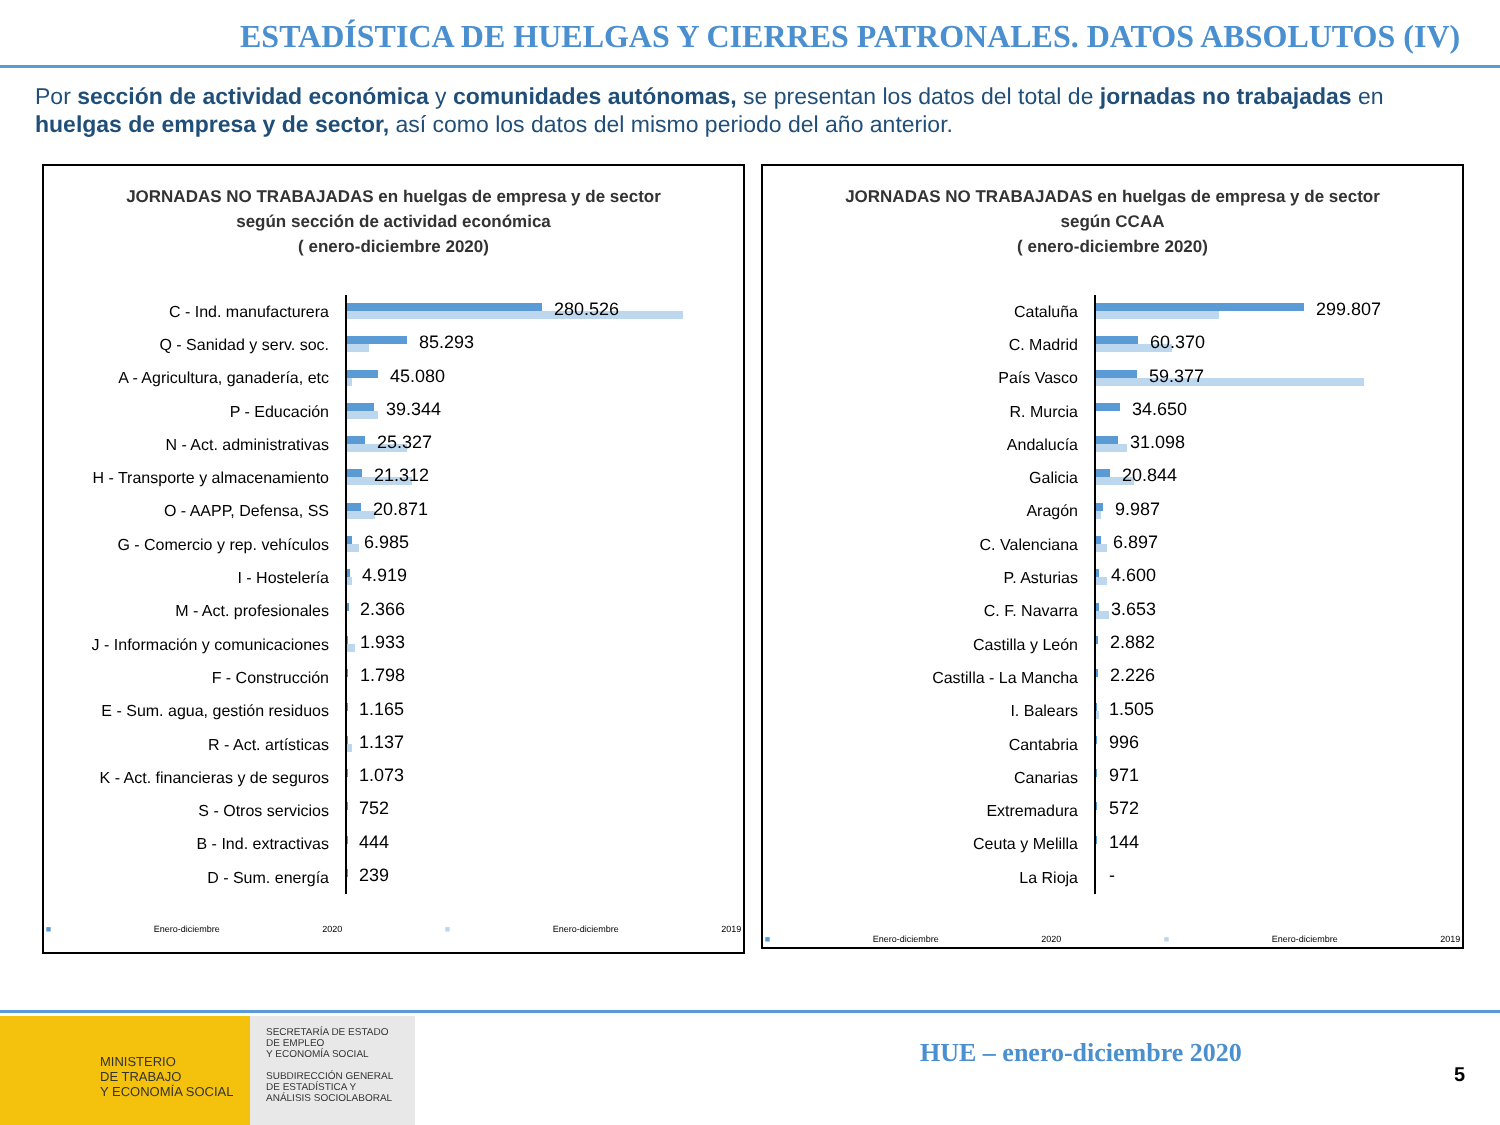ESTADÍSTICA DE HUELGAS Y CIERRES PATRONALES. DATOS ABSOLUTOS (IV)
Por sección de actividad económica y comunidades autónomas, se presentan los datos del total de jornadas no trabajadas en huelgas de empresa y de sector, así como los datos del mismo periodo del año anterior.
JORNADAS NO TRABAJADAS en huelgas de empresa y de sector
según sección de actividad económica
( enero-diciembre 2020)
C - Ind. manufacturera
280.526
Q - Sanidad y serv. soc.
85.293
A - Agricultura, ganadería, etc
45.080
P - Educación
39.344
N - Act. administrativas
25.327
H - Transporte y almacenamiento
21.312
O - AAPP, Defensa, SS
20.871
G - Comercio y rep. vehículos
6.985
I - Hostelería
4.919
M - Act. profesionales
2.366
J - Información y comunicaciones
1.933
F - Construcción
1.798
E - Sum. agua, gestión residuos
1.165
R - Act. artísticas
1.137
K - Act. financieras y de seguros
1.073
S - Otros servicios
752
B - Ind. extractivas
444
D - Sum. energía
239
■ Enero-diciembre 2020 ■ Enero-diciembre 2019
JORNADAS NO TRABAJADAS en huelgas de empresa y de sector
según CCAA
( enero-diciembre 2020)
Cataluña
299.807
C. Madrid
60.370
País Vasco
59.377
R. Murcia
34.650
Andalucía
31.098
Galicia
20.844
Aragón
9.987
C. Valenciana
6.897
P. Asturias
4.600
C. F. Navarra
3.653
Castilla y León
2.882
Castilla - La Mancha
2.226
I. Balears
1.505
Cantabria
996
Canarias
971
Extremadura
572
Ceuta y Melilla
144
La Rioja
-
■ Enero-diciembre 2020 ■ Enero-diciembre 2019
MINISTERIO
DE TRABAJO
Y ECONOMÍA SOCIAL
SECRETARÍA DE ESTADO
DE EMPLEO
Y ECONOMÍA SOCIAL
SUBDIRECCIÓN GENERAL
DE ESTADÍSTICA Y
ANÁLISIS SOCIOLABORAL
HUE – enero-diciembre 2020
5